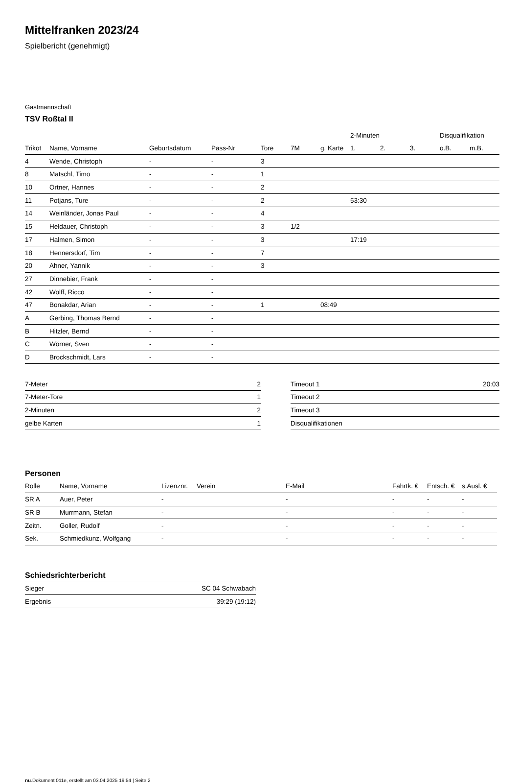Mittelfranken 2023/24
Spielbericht (genehmigt)
Gastmannschaft
TSV Roßtal II
| | | | | | | | 2-Minuten | | | Disqualifikation | |
| --- | --- | --- | --- | --- | --- | --- | --- | --- | --- | --- | --- |
| Trikot | Name, Vorname | Geburtsdatum | Pass-Nr | Tore | 7M | g. Karte | 1. | 2. | 3. | o.B. | m.B. |
| 4 | Wende, Christoph | - | - | 3 | | | | | | | |
| 8 | Matschl, Timo | - | - | 1 | | | | | | | |
| 10 | Ortner, Hannes | - | - | 2 | | | | | | | |
| 11 | Potjans, Ture | - | - | 2 | | | 53:30 | | | | |
| 14 | Weinländer, Jonas Paul | - | - | 4 | | | | | | | |
| 15 | Heldauer, Christoph | - | - | 3 | 1/2 | | | | | | |
| 17 | Halmen, Simon | - | - | 3 | | | 17:19 | | | | |
| 18 | Hennersdorf, Tim | - | - | 7 | | | | | | | |
| 20 | Ahner, Yannik | - | - | 3 | | | | | | | |
| 27 | Dinnebier, Frank | - | - | | | | | | | | |
| 42 | Wolff, Ricco | - | - | | | | | | | | |
| 47 | Bonakdar, Arian | - | - | 1 | | 08:49 | | | | | |
| A | Gerbing, Thomas Bernd | - | - | | | | | | | | |
| B | Hitzler, Bernd | - | - | | | | | | | | |
| C | Wörner, Sven | - | - | | | | | | | | |
| D | Brockschmidt, Lars | - | - | | | | | | | | |
| 7-Meter | 2 |
| 7-Meter-Tore | 1 |
| 2-Minuten | 2 |
| gelbe Karten | 1 |
| Timeout 1 | 20:03 |
| Timeout 2 | |
| Timeout 3 | |
| Disqualifikationen | |
Personen
| Rolle | Name, Vorname | Lizenznr. | Verein | E-Mail | Fahrtk. € | Entsch. € | s.Ausl. € |
| --- | --- | --- | --- | --- | --- | --- | --- |
| SR A | Auer, Peter | - | | - | - | - | - |
| SR B | Murrmann, Stefan | - | | - | - | - | - |
| Zeitn. | Goller, Rudolf | - | | - | - | - | - |
| Sek. | Schmiedkunz, Wolfgang | - | | - | - | - | - |
Schiedsrichterbericht
| Sieger | SC 04 Schwabach |
| Ergebnis | 39:29 (19:12) |
nu.Dokument 011e, erstellt am 03.04.2025 19:54 | Seite 2